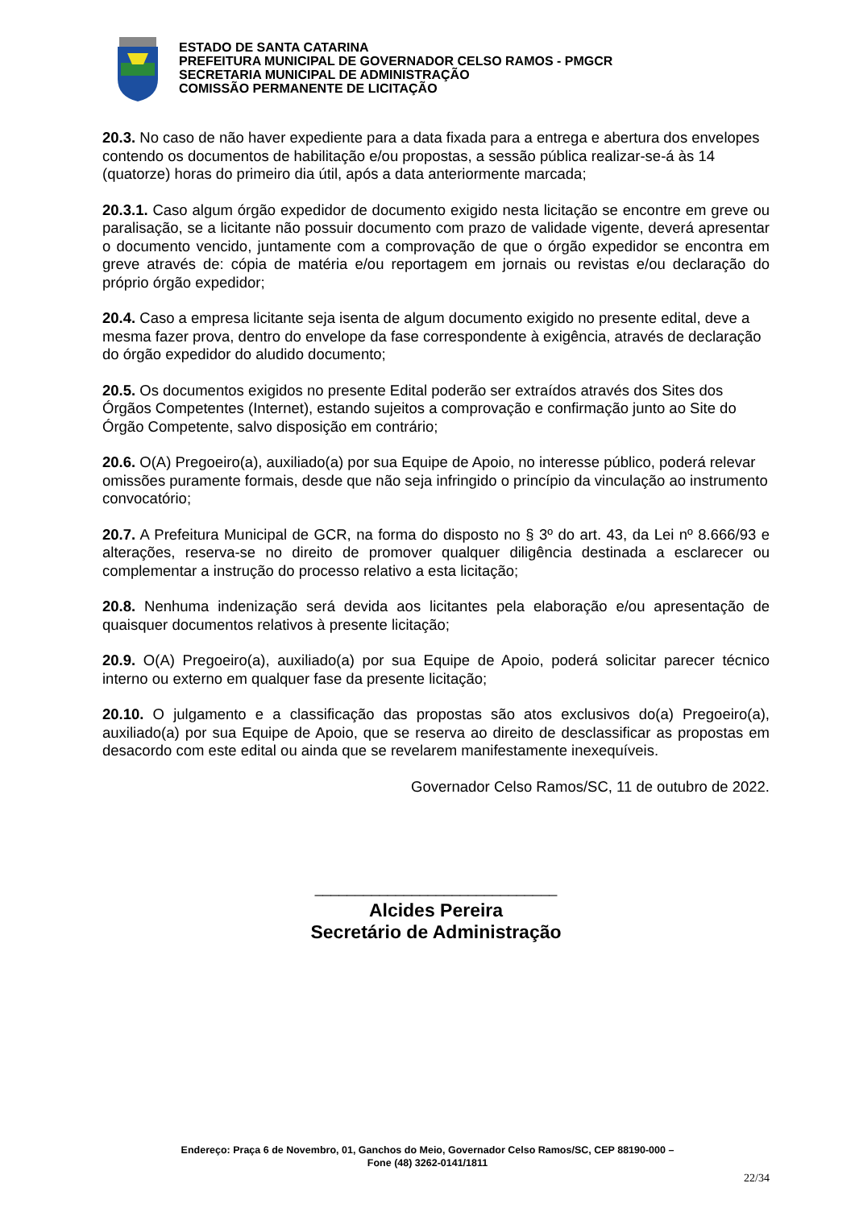ESTADO DE SANTA CATARINA
PREFEITURA MUNICIPAL DE GOVERNADOR CELSO RAMOS - PMGCR
SECRETARIA MUNICIPAL DE ADMINISTRAÇÃO
COMISSÃO PERMANENTE DE LICITAÇÃO
20.3. No caso de não haver expediente para a data fixada para a entrega e abertura dos envelopes contendo os documentos de habilitação e/ou propostas, a sessão pública realizar-se-á às 14 (quatorze) horas do primeiro dia útil, após a data anteriormente marcada;
20.3.1. Caso algum órgão expedidor de documento exigido nesta licitação se encontre em greve ou paralisação, se a licitante não possuir documento com prazo de validade vigente, deverá apresentar o documento vencido, juntamente com a comprovação de que o órgão expedidor se encontra em greve através de: cópia de matéria e/ou reportagem em jornais ou revistas e/ou declaração do próprio órgão expedidor;
20.4. Caso a empresa licitante seja isenta de algum documento exigido no presente edital, deve a mesma fazer prova, dentro do envelope da fase correspondente à exigência, através de declaração do órgão expedidor do aludido documento;
20.5. Os documentos exigidos no presente Edital poderão ser extraídos através dos Sites dos Órgãos Competentes (Internet), estando sujeitos a comprovação e confirmação junto ao Site do Órgão Competente, salvo disposição em contrário;
20.6. O(A) Pregoeiro(a), auxiliado(a) por sua Equipe de Apoio, no interesse público, poderá relevar omissões puramente formais, desde que não seja infringido o princípio da vinculação ao instrumento convocatório;
20.7. A Prefeitura Municipal de GCR, na forma do disposto no § 3º do art. 43, da Lei nº 8.666/93 e alterações, reserva-se no direito de promover qualquer diligência destinada a esclarecer ou complementar a instrução do processo relativo a esta licitação;
20.8. Nenhuma indenização será devida aos licitantes pela elaboração e/ou apresentação de quaisquer documentos relativos à presente licitação;
20.9. O(A) Pregoeiro(a), auxiliado(a) por sua Equipe de Apoio, poderá solicitar parecer técnico interno ou externo em qualquer fase da presente licitação;
20.10. O julgamento e a classificação das propostas são atos exclusivos do(a) Pregoeiro(a), auxiliado(a) por sua Equipe de Apoio, que se reserva ao direito de desclassificar as propostas em desacordo com este edital ou ainda que se revelarem manifestamente inexequíveis.
Governador Celso Ramos/SC, 11 de outubro de 2022.
______________________________
Alcides Pereira
Secretário de Administração
Endereço: Praça 6 de Novembro, 01, Ganchos do Meio, Governador Celso Ramos/SC, CEP 88190-000 –
Fone (48) 3262-0141/1811
22/34